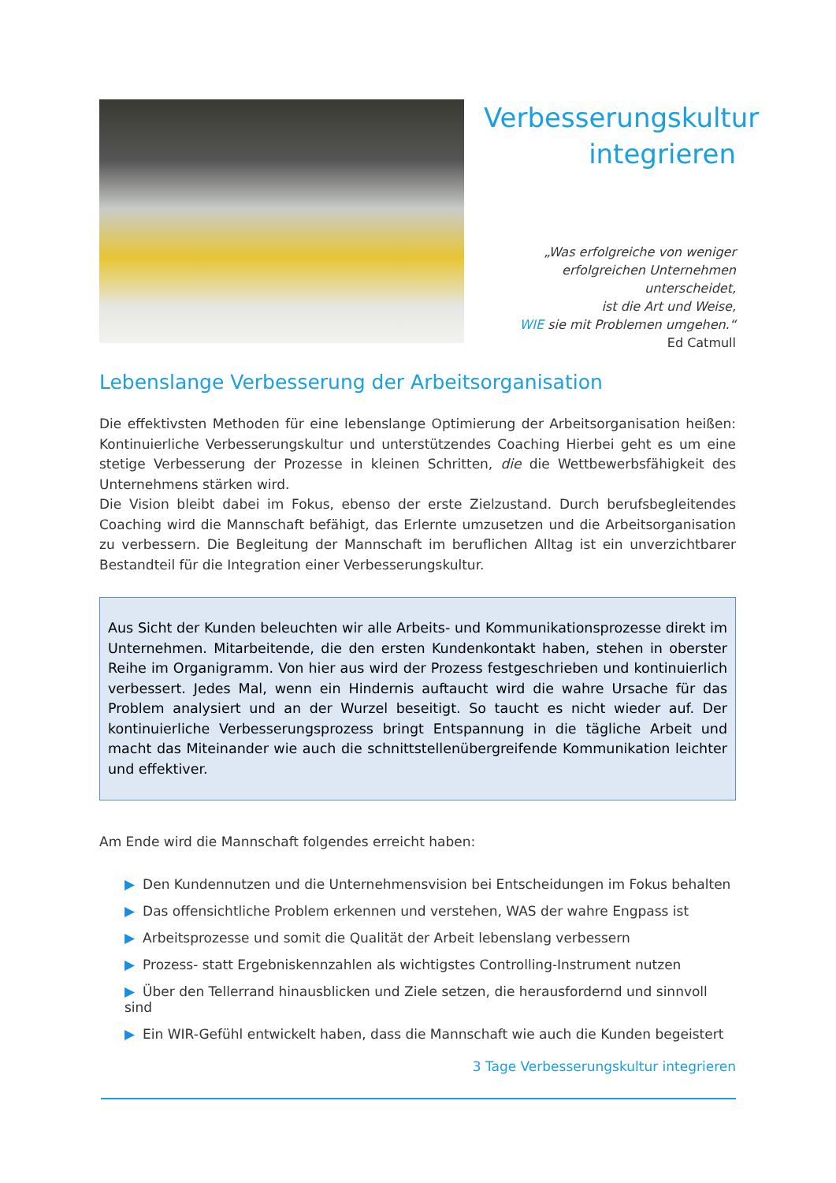Verbesserungskultur
integrieren
„Was erfolgreiche von weniger
erfolgreichen Unternehmen unterscheidet,
ist die Art und Weise,
WIE sie mit Problemen umgehen.“
Ed Catmull
Lebenslange Verbesserung der Arbeitsorganisation
Die effektivsten Methoden für eine lebenslange Optimierung der Arbeitsorganisation heißen: Kontinuierliche Verbesserungskultur und unterstützendes Coaching Hierbei geht es um eine stetige Verbesserung der Prozesse in kleinen Schritten, die die Wettbewerbsfähigkeit des Unternehmens stärken wird.
Die Vision bleibt dabei im Fokus, ebenso der erste Zielzustand. Durch berufsbegleitendes Coaching wird die Mannschaft befähigt, das Erlernte umzusetzen und die Arbeitsorganisation zu verbessern. Die Begleitung der Mannschaft im beruflichen Alltag ist ein unverzichtbarer Bestandteil für die Integration einer Verbesserungskultur.
Aus Sicht der Kunden beleuchten wir alle Arbeits- und Kommunikationsprozesse direkt im Unternehmen. Mitarbeitende, die den ersten Kundenkontakt haben, stehen in oberster Reihe im Organigramm. Von hier aus wird der Prozess festgeschrieben und kontinuierlich verbessert. Jedes Mal, wenn ein Hindernis auftaucht wird die wahre Ursache für das Problem analysiert und an der Wurzel beseitigt. So taucht es nicht wieder auf. Der kontinuierliche Verbesserungsprozess bringt Entspannung in die tägliche Arbeit und macht das Miteinander wie auch die schnittstellenübergreifende Kommunikation leichter und effektiver.
Am Ende wird die Mannschaft folgendes erreicht haben:
▶ Den Kundennutzen und die Unternehmensvision bei Entscheidungen im Fokus behalten
▶ Das offensichtliche Problem erkennen und verstehen, WAS der wahre Engpass ist
▶ Arbeitsprozesse und somit die Qualität der Arbeit lebenslang verbessern
▶ Prozess- statt Ergebniskennzahlen als wichtigstes Controlling-Instrument nutzen
▶ Über den Tellerrand hinausblicken und Ziele setzen, die herausfordernd und sinnvoll sind
▶ Ein WIR-Gefühl entwickelt haben, dass die Mannschaft wie auch die Kunden begeistert
3 Tage Verbesserungskultur integrieren